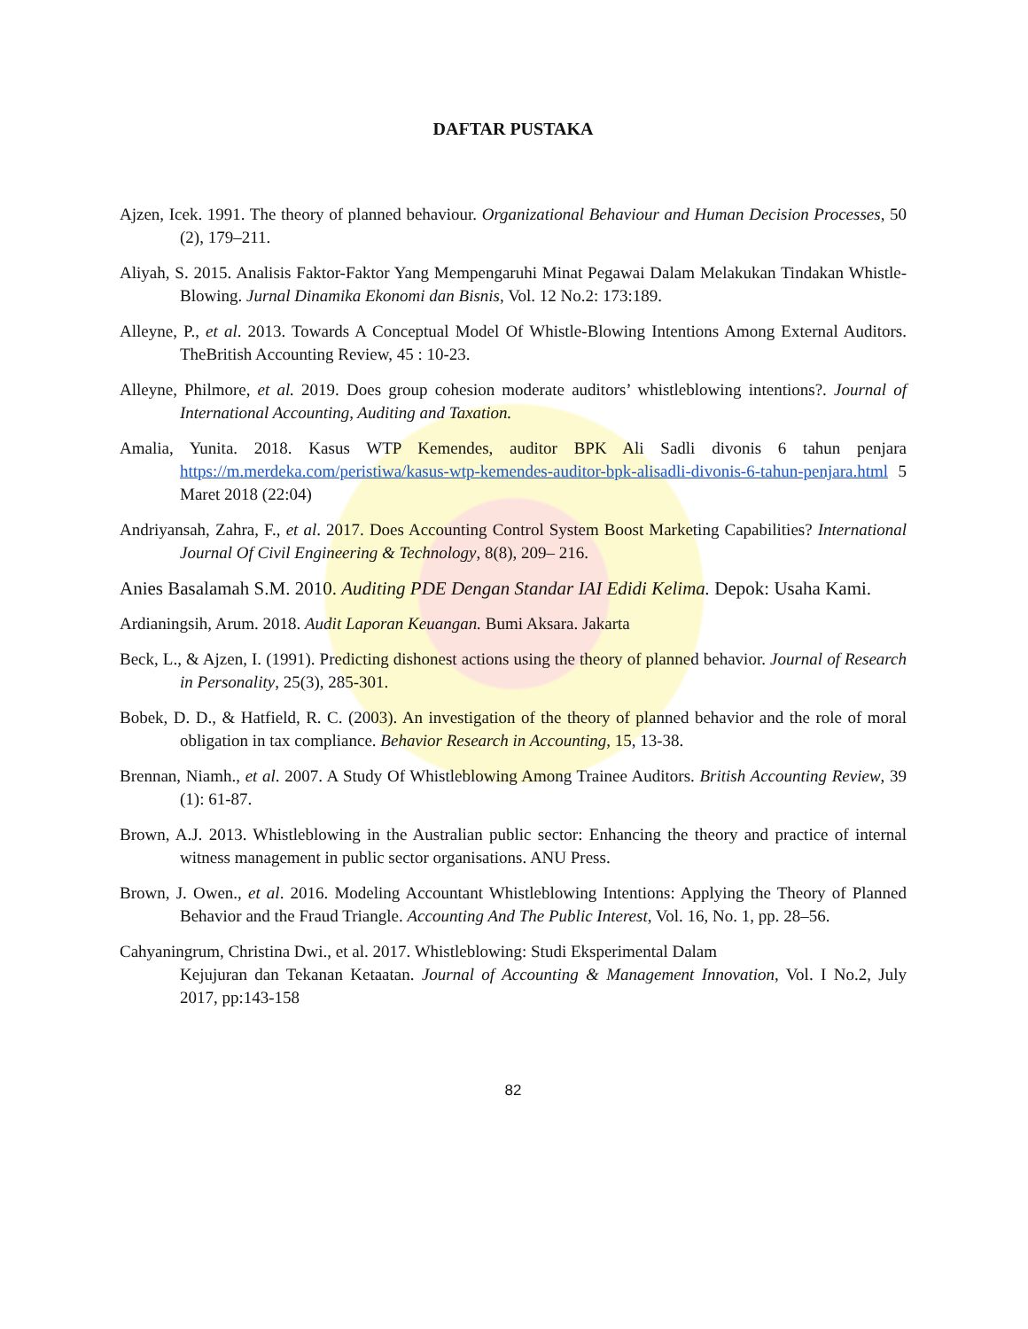DAFTAR PUSTAKA
Ajzen, Icek. 1991. The theory of planned behaviour. Organizational Behaviour and Human Decision Processes, 50 (2), 179–211.
Aliyah, S. 2015. Analisis Faktor-Faktor Yang Mempengaruhi Minat Pegawai Dalam Melakukan Tindakan Whistle-Blowing. Jurnal Dinamika Ekonomi dan Bisnis, Vol. 12 No.2: 173:189.
Alleyne, P., et al. 2013. Towards A Conceptual Model Of Whistle-Blowing Intentions Among External Auditors. TheBritish Accounting Review, 45 : 10-23.
Alleyne, Philmore, et al. 2019. Does group cohesion moderate auditors’ whistleblowing intentions?. Journal of International Accounting, Auditing and Taxation.
Amalia, Yunita. 2018. Kasus WTP Kemendes, auditor BPK Ali Sadli divonis 6 tahun penjara https://m.merdeka.com/peristiwa/kasus-wtp-kemendes-auditor-bpk-alisadli-divonis-6-tahun-penjara.html 5 Maret 2018 (22:04)
Andriyansah, Zahra, F., et al. 2017. Does Accounting Control System Boost Marketing Capabilities? International Journal Of Civil Engineering & Technology, 8(8), 209– 216.
Anies Basalamah S.M. 2010. Auditing PDE Dengan Standar IAI Edidi Kelima. Depok: Usaha Kami.
Ardianingsih, Arum. 2018. Audit Laporan Keuangan. Bumi Aksara. Jakarta
Beck, L., & Ajzen, I. (1991). Predicting dishonest actions using the theory of planned behavior. Journal of Research in Personality, 25(3), 285-301.
Bobek, D. D., & Hatfield, R. C. (2003). An investigation of the theory of planned behavior and the role of moral obligation in tax compliance. Behavior Research in Accounting, 15, 13-38.
Brennan, Niamh., et al. 2007. A Study Of Whistleblowing Among Trainee Auditors. British Accounting Review, 39 (1): 61-87.
Brown, A.J. 2013. Whistleblowing in the Australian public sector: Enhancing the theory and practice of internal witness management in public sector organisations. ANU Press.
Brown, J. Owen., et al. 2016. Modeling Accountant Whistleblowing Intentions: Applying the Theory of Planned Behavior and the Fraud Triangle. Accounting And The Public Interest, Vol. 16, No. 1, pp. 28–56.
Cahyaningrum, Christina Dwi., et al. 2017. Whistleblowing: Studi Eksperimental Dalam
Kejujuran dan Tekanan Ketaatan. Journal of Accounting & Management Innovation, Vol. I No.2, July 2017, pp:143-158
82